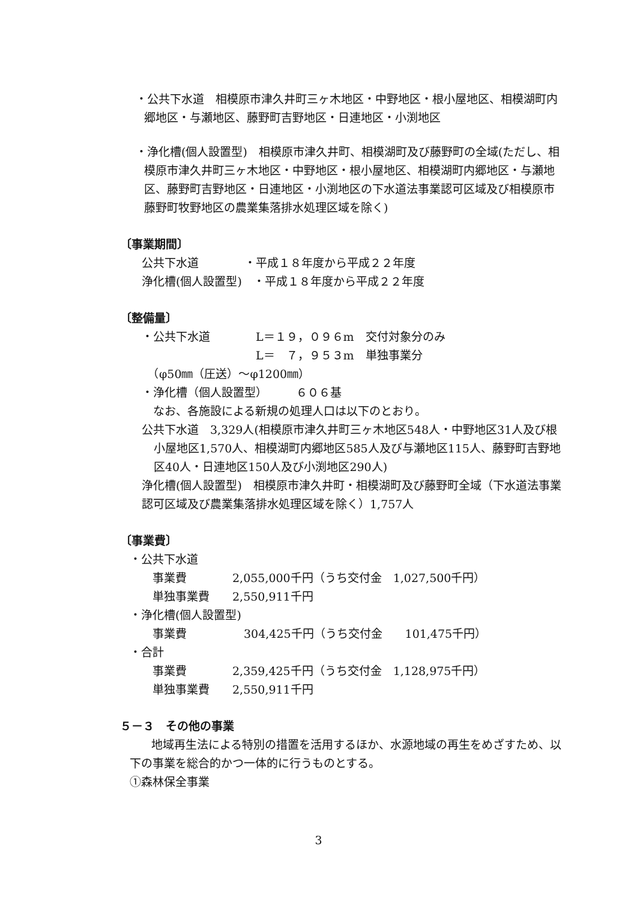・公共下水道　相模原市津久井町三ヶ木地区・中野地区・根小屋地区、相模湖町内郷地区・与瀬地区、藤野町吉野地区・日連地区・小渕地区
・浄化槽(個人設置型)　相模原市津久井町、相模湖町及び藤野町の全域(ただし、相模原市津久井町三ヶ木地区・中野地区・根小屋地区、相模湖町内郷地区・与瀬地区、藤野町吉野地区・日連地区・小渕地区の下水道法事業認可区域及び相模原市藤野町牧野地区の農業集落排水処理区域を除く)
〔事業期間〕
公共下水道　　　　・平成１８年度から平成２２年度
浄化槽(個人設置型)　・平成１８年度から平成２２年度
〔整備量〕
・公共下水道　　　　L＝１９，０９６m　交付対象分のみ
　　　　　　　　　　L＝　７，９５３m　単独事業分
　（φ50㎜（圧送）～φ1200㎜）
・浄化槽（個人設置型）　　　６０６基
　なお、各施設による新規の処理人口は以下のとおり。
公共下水道　3,329人(相模原市津久井町三ヶ木地区548人・中野地区31人及び根小屋地区1,570人、相模湖町内郷地区585人及び与瀬地区115人、藤野町吉野地区40人・日連地区150人及び小渕地区290人)
浄化槽(個人設置型)　相模原市津久井町・相模湖町及び藤野町全域（下水道法事業認可区域及び農業集落排水処理区域を除く）1,757人
〔事業費〕
・公共下水道
　　事業費　　　　2,055,000千円（うち交付金　1,027,500千円）
　　単独事業費　　2,550,911千円
・浄化槽(個人設置型)
　　事業費　　　　　304,425千円（うち交付金　　101,475千円）
・合計
　　事業費　　　　2,359,425千円（うち交付金　1,128,975千円）
　　単独事業費　　2,550,911千円
５－３　その他の事業
地域再生法による特別の措置を活用するほか、水源地域の再生をめざすため、以下の事業を総合的かつ一体的に行うものとする。
①森林保全事業
3